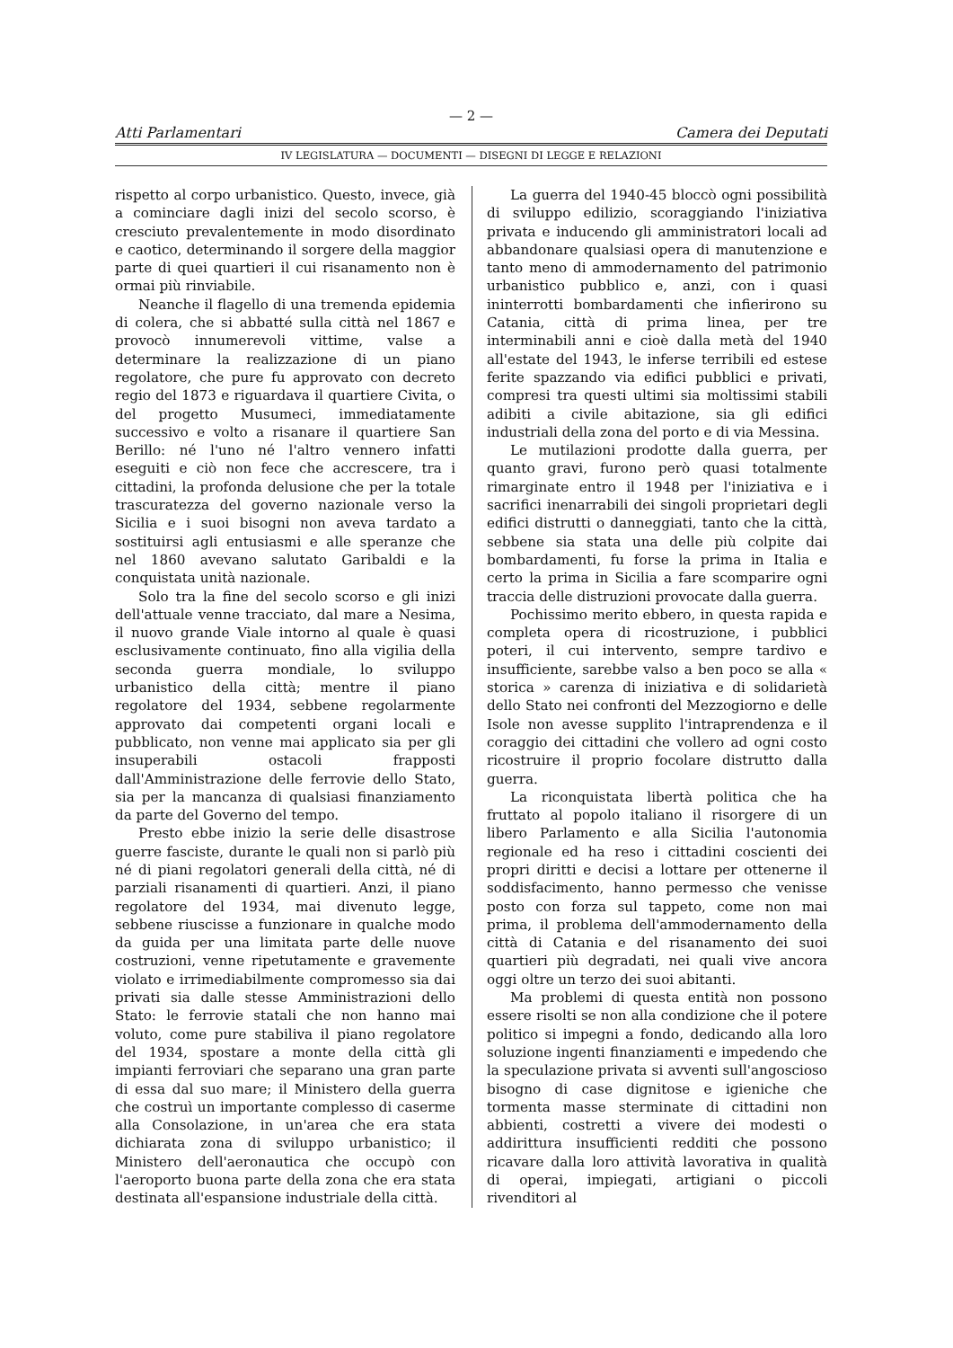— 2 —
Atti Parlamentari Camera dei Deputati
IV LEGISLATURA — DOCUMENTI — DISEGNI DI LEGGE E RELAZIONI
rispetto al corpo urbanistico. Questo, invece, già a cominciare dagli inizi del secolo scorso, è cresciuto prevalentemente in modo disordinato e caotico, determinando il sorgere della maggior parte di quei quartieri il cui risanamento non è ormai più rinviabile.
Neanche il flagello di una tremenda epidemia di colera, che si abbatté sulla città nel 1867 e provocò innumerevoli vittime, valse a determinare la realizzazione di un piano regolatore, che pure fu approvato con decreto regio del 1873 e riguardava il quartiere Civita, o del progetto Musumeci, immediatamente successivo e volto a risanare il quartiere San Berillo: né l'uno né l'altro vennero infatti eseguiti e ciò non fece che accrescere, tra i cittadini, la profonda delusione che per la totale trascuratezza del governo nazionale verso la Sicilia e i suoi bisogni non aveva tardato a sostituirsi agli entusiasmi e alle speranze che nel 1860 avevano salutato Garibaldi e la conquistata unità nazionale.
Solo tra la fine del secolo scorso e gli inizi dell'attuale venne tracciato, dal mare a Nesima, il nuovo grande Viale intorno al quale è quasi esclusivamente continuato, fino alla vigilia della seconda guerra mondiale, lo sviluppo urbanistico della città; mentre il piano regolatore del 1934, sebbene regolarmente approvato dai competenti organi locali e pubblicato, non venne mai applicato sia per gli insuperabili ostacoli frapposti dall'Amministrazione delle ferrovie dello Stato, sia per la mancanza di qualsiasi finanziamento da parte del Governo del tempo.
Presto ebbe inizio la serie delle disastrose guerre fasciste, durante le quali non si parlò più né di piani regolatori generali della città, né di parziali risanamenti di quartieri. Anzi, il piano regolatore del 1934, mai divenuto legge, sebbene riuscisse a funzionare in qualche modo da guida per una limitata parte delle nuove costruzioni, venne ripetutamente e gravemente violato e irrimediabilmente compromesso sia dai privati sia dalle stesse Amministrazioni dello Stato: le ferrovie statali che non hanno mai voluto, come pure stabiliva il piano regolatore del 1934, spostare a monte della città gli impianti ferroviari che separano una gran parte di essa dal suo mare; il Ministero della guerra che costruì un importante complesso di caserme alla Consolazione, in un'area che era stata dichiarata zona di sviluppo urbanistico; il Ministero dell'aeronautica che occupò con l'aeroporto buona parte della zona che era stata destinata all'espansione industriale della città.
La guerra del 1940-45 bloccò ogni possibilità di sviluppo edilizio, scoraggiando l'iniziativa privata e inducendo gli amministratori locali ad abbandonare qualsiasi opera di manutenzione e tanto meno di ammodernamento del patrimonio urbanistico pubblico e, anzi, con i quasi ininterrotti bombardamenti che infierirono su Catania, città di prima linea, per tre interminabili anni e cioè dalla metà del 1940 all'estate del 1943, le inferse terribili ed estese ferite spazzando via edifici pubblici e privati, compresi tra questi ultimi sia moltissimi stabili adibiti a civile abitazione, sia gli edifici industriali della zona del porto e di via Messina.
Le mutilazioni prodotte dalla guerra, per quanto gravi, furono però quasi totalmente rimarginate entro il 1948 per l'iniziativa e i sacrifici inenarrabili dei singoli proprietari degli edifici distrutti o danneggiati, tanto che la città, sebbene sia stata una delle più colpite dai bombardamenti, fu forse la prima in Italia e certo la prima in Sicilia a fare scomparire ogni traccia delle distruzioni provocate dalla guerra.
Pochissimo merito ebbero, in questa rapida e completa opera di ricostruzione, i pubblici poteri, il cui intervento, sempre tardivo e insufficiente, sarebbe valso a ben poco se alla « storica » carenza di iniziativa e di solidarietà dello Stato nei confronti del Mezzogiorno e delle Isole non avesse supplito l'intraprendenza e il coraggio dei cittadini che vollero ad ogni costo ricostruire il proprio focolare distrutto dalla guerra.
La riconquistata libertà politica che ha fruttato al popolo italiano il risorgere di un libero Parlamento e alla Sicilia l'autonomia regionale ed ha reso i cittadini coscienti dei propri diritti e decisi a lottare per ottenerne il soddisfacimento, hanno permesso che venisse posto con forza sul tappeto, come non mai prima, il problema dell'ammodernamento della città di Catania e del risanamento dei suoi quartieri più degradati, nei quali vive ancora oggi oltre un terzo dei suoi abitanti.
Ma problemi di questa entità non possono essere risolti se non alla condizione che il potere politico si impegni a fondo, dedicando alla loro soluzione ingenti finanziamenti e impedendo che la speculazione privata si avventi sull'angoscioso bisogno di case dignitose e igieniche che tormenta masse sterminate di cittadini non abbienti, costretti a vivere dei modesti o addirittura insufficienti redditi che possono ricavare dalla loro attività lavorativa in qualità di operai, impiegati, artigiani o piccoli rivenditori al